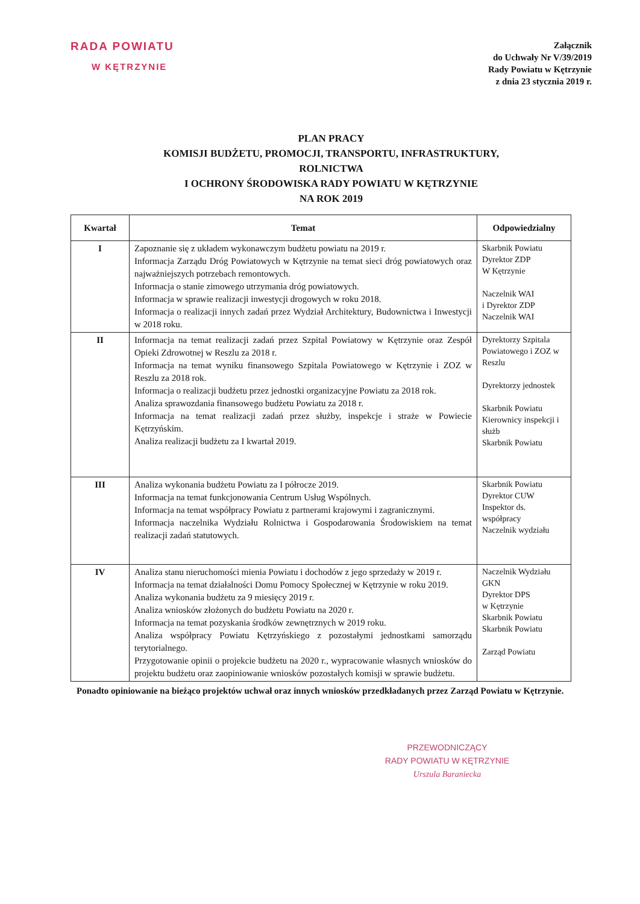RADA POWIATU
W KĘTRZYNIE
Załącznik
do Uchwały Nr V/39/2019
Rady Powiatu w Kętrzynie
z dnia 23 stycznia 2019 r.
PLAN PRACY
KOMISJI BUDŻETU, PROMOCJI, TRANSPORTU, INFRASTRUKTURY,
ROLNICTWA
I OCHRONY ŚRODOWISKA RADY POWIATU W KĘTRZYNIE
NA ROK 2019
| Kwartał | Temat | Odpowiedzialny |
| --- | --- | --- |
| I | Zapoznanie się z układem wykonawczym budżetu powiatu na 2019 r. Informacja Zarządu Dróg Powiatowych w Kętrzynie na temat sieci dróg powiatowych oraz najważniejszych potrzebach remontowych. Informacja o stanie zimowego utrzymania dróg powiatowych. Informacja w sprawie realizacji inwestycji drogowych w roku 2018. Informacja o realizacji innych zadań przez Wydział Architektury, Budownictwa i Inwestycji w 2018 roku. | Skarbnik Powiatu Dyrektor ZDP W Kętrzynie Naczelnik WAI i Dyrektor ZDP Naczelnik WAI |
| II | Informacja na temat realizacji zadań przez Szpital Powiatowy w Kętrzynie oraz Zespół Opieki Zdrowotnej w Reszlu za 2018 r. Informacja na temat wyniku finansowego Szpitala Powiatowego w Kętrzynie i ZOZ w Reszlu za 2018 rok. Informacja o realizacji budżetu przez jednostki organizacyjne Powiatu za 2018 rok. Analiza sprawozdania finansowego budżetu Powiatu za 2018 r. Informacja na temat realizacji zadań przez służby, inspekcje i straże w Powiecie Kętrzyńskim. Analiza realizacji budżetu za I kwartał 2019. | Dyrektorzy Szpitala Powiatowego i ZOZ w Reszlu Dyrektorzy jednostek Skarbnik Powiatu Kierownicy inspekcji i służb Skarbnik Powiatu |
| III | Analiza wykonania budżetu Powiatu za I półrocze 2019. Informacja na temat funkcjonowania Centrum Usług Wspólnych. Informacja na temat współpracy Powiatu z partnerami krajowymi i zagranicznymi. Informacja naczelnika Wydziału Rolnictwa i Gospodarowania Środowiskiem na temat realizacji zadań statutowych. | Skarbnik Powiatu Dyrektor CUW Inspektor ds. współpracy Naczelnik wydziału |
| IV | Analiza stanu nieruchomości mienia Powiatu i dochodów z jego sprzedaży w 2019 r. Informacja na temat działalności Domu Pomocy Społecznej w Kętrzynie w roku 2019. Analiza wykonania budżetu za 9 miesięcy 2019 r. Analiza wniosków złożonych do budżetu Powiatu na 2020 r. Informacja na temat pozyskania środków zewnętrznych w 2019 roku. Analiza współpracy Powiatu Kętrzyńskiego z pozostałymi jednostkami samorządu terytorialnego. Przygotowanie opinii o projekcie budżetu na 2020 r., wypracowanie własnych wniosków do projektu budżetu oraz zaopiniowanie wniosków pozostałych komisji w sprawie budżetu. | Naczelnik Wydziału GKN Dyrektor DPS w Kętrzynie Skarbnik Powiatu Skarbnik Powiatu Zarząd Powiatu |
Ponadto opiniowanie na bieżąco projektów uchwał oraz innych wniosków przedkładanych przez Zarząd Powiatu w Kętrzynie.
PRZEWODNICZĄCY
RADY POWIATU W KĘTRZYNIE
Urszula Baraniecka